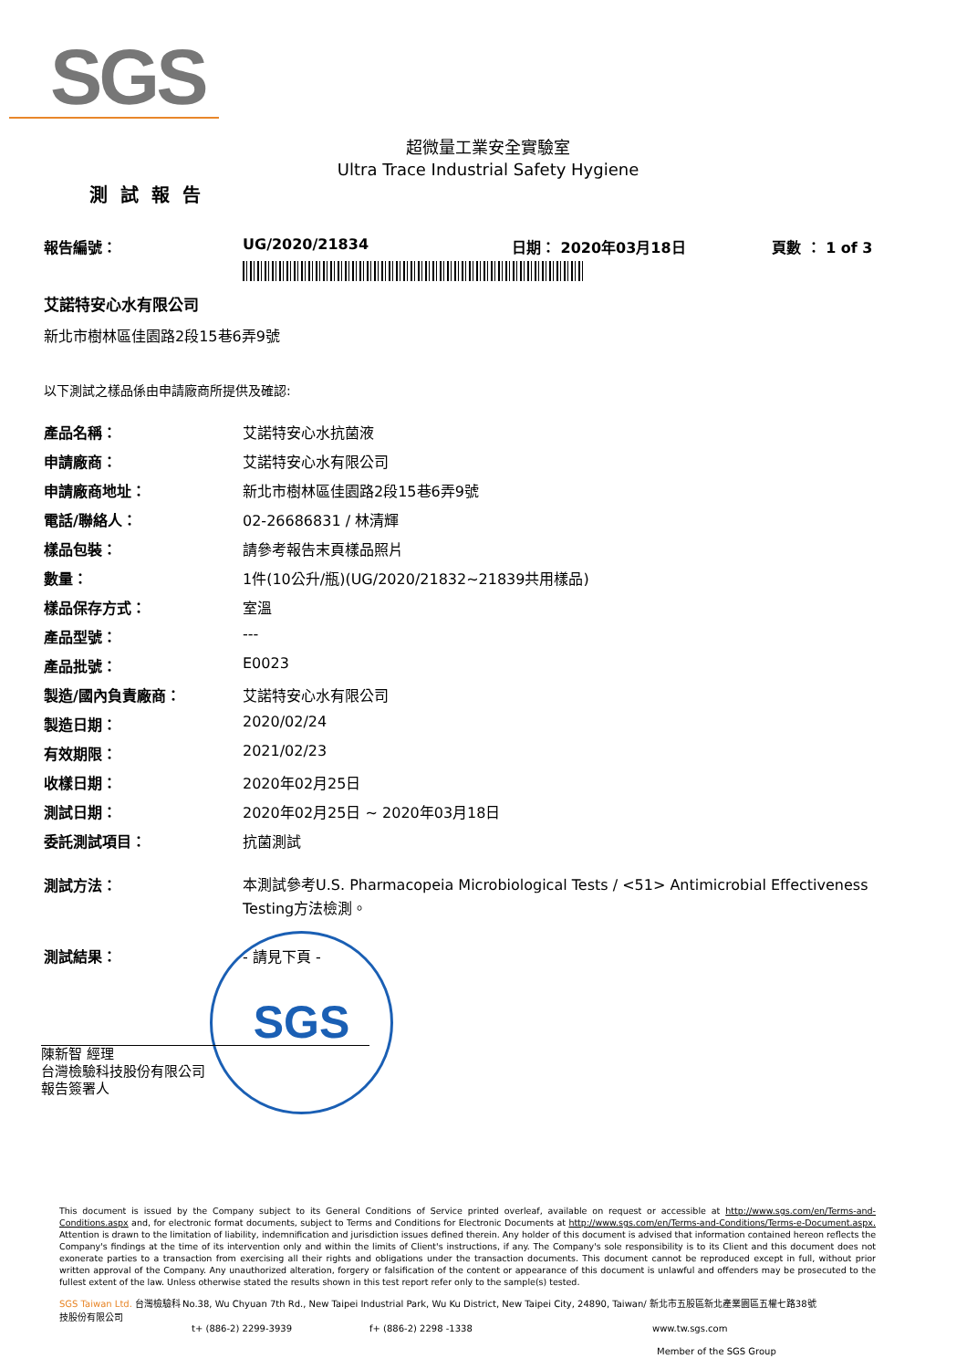SGS
超微量工業安全實驗室
Ultra Trace Industrial Safety Hygiene
測試報告
報告編號： UG/2020/21834 日期： 2020年03月18日 頁數 ： 1 of 3
艾諾特安心水有限公司
新北市樹林區佳園路2段15巷6弄9號
以下測試之樣品係由申請廠商所提供及確認:
| 產品名稱： | 艾諾特安心水抗菌液 |
| 申請廠商： | 艾諾特安心水有限公司 |
| 申請廠商地址： | 新北市樹林區佳園路2段15巷6弄9號 |
| 電話/聯絡人： | 02-26686831 / 林清輝 |
| 樣品包裝： | 請參考報告末頁樣品照片 |
| 數量： | 1件(10公升/瓶)(UG/2020/21832~21839共用樣品) |
| 樣品保存方式： | 室溫 |
| 產品型號： | --- |
| 產品批號： | E0023 |
| 製造/國內負責廠商： | 艾諾特安心水有限公司 |
| 製造日期： | 2020/02/24 |
| 有效期限： | 2021/02/23 |
| 收樣日期： | 2020年02月25日 |
| 測試日期： | 2020年02月25日 ~ 2020年03月18日 |
| 委託測試項目： | 抗菌測試 |
| 測試方法： | 本測試參考U.S. Pharmacopeia Microbiological Tests / <51> Antimicrobial Effectiveness Testing方法檢測。 |
| 測試結果： | - 請見下頁 - |
SGS
陳新智 經理
台灣檢驗科技股份有限公司
報告簽署人
This document is issued by the Company subject to its General Conditions of Service printed overleaf, available on request or accessible at http://www.sgs.com/en/Terms-and-Conditions.aspx and, for electronic format documents, subject to Terms and Conditions for Electronic Documents at http://www.sgs.com/en/Terms-and-Conditions/Terms-e-Document.aspx. Attention is drawn to the limitation of liability, indemnification and jurisdiction issues defined therein. Any holder of this document is advised that information contained hereon reflects the Company's findings at the time of its intervention only and within the limits of Client's instructions, if any. The Company's sole responsibility is to its Client and this document does not exonerate parties to a transaction from exercising all their rights and obligations under the transaction documents. This document cannot be reproduced except in full, without prior written approval of the Company. Any unauthorized alteration, forgery or falsification of the content or appearance of this document is unlawful and offenders may be prosecuted to the fullest extent of the law. Unless otherwise stated the results shown in this test report refer only to the sample(s) tested.
SGS Taiwan Ltd. 台灣檢驗科技股份有限公司 No.38, Wu Chyuan 7th Rd., New Taipei Industrial Park, Wu Ku District, New Taipei City, 24890, Taiwan/ 新北市五股區新北產業園區五權七路38號
t+ (886-2) 2299-3939 f+ (886-2) 2298 -1338 www.tw.sgs.com
Member of the SGS Group